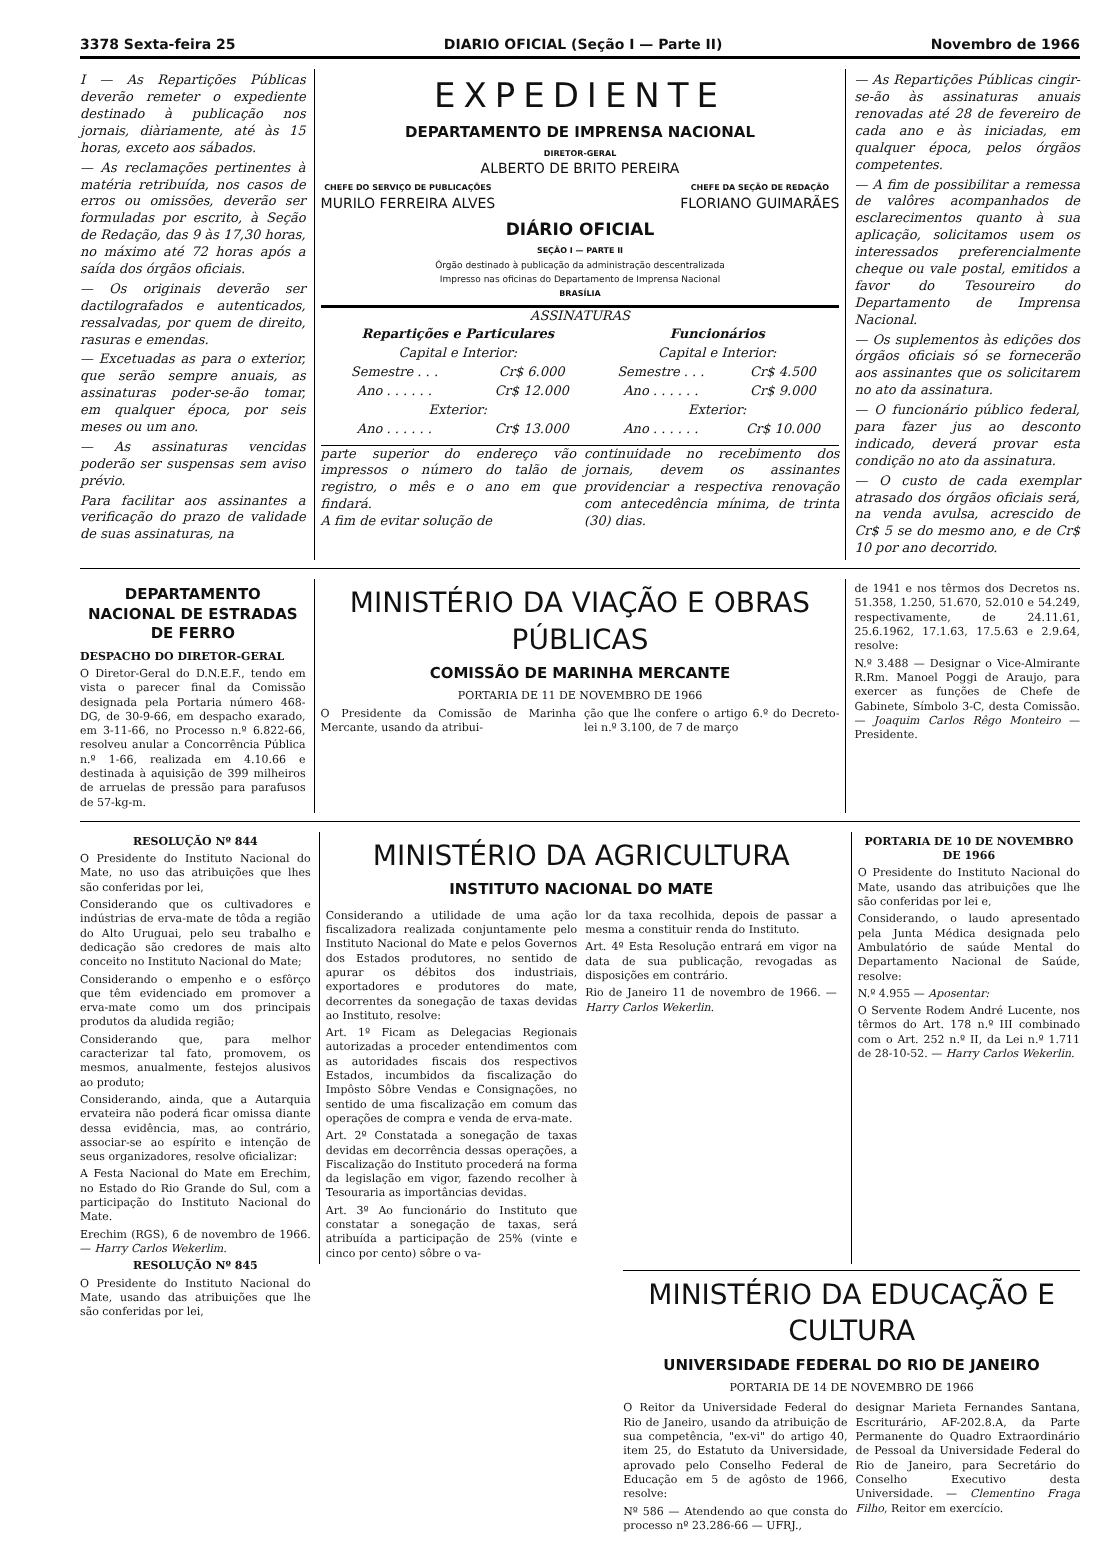3378 Sexta-feira 25 DIARIO OFICIAL (Seção I — Parte II) Novembro de 1966
I — As Repartições Públicas deverão remeter o expediente destinado à publicação nos jornais, diàriamente, até às 15 horas, exceto aos sábados.
— As reclamações pertinentes à matéria retribuída, nos casos de erros ou omissões, deverão ser formuladas por escrito, à Seção de Redação, das 9 às 17,30 horas, no máximo até 72 horas após a saída dos órgãos oficiais.
— Os originais deverão ser dactilografados e autenticados, ressalvadas, por quem de direito, rasuras e emendas.
— Excetuadas as para o exterior, que serão sempre anuais, as assinaturas poder-se-ão tomar, em qualquer época, por seis meses ou um ano.
— As assinaturas vencidas poderão ser suspensas sem aviso prévio.
Para facilitar aos assinantes a verificação do prazo de validade de suas assinaturas, na
EXPEDIENTE
DEPARTAMENTO DE IMPRENSA NACIONAL
DIRETOR-GERAL
ALBERTO DE BRITO PEREIRA
CHEFE DO SERVIÇO DE PUBLICAÇÕES
MURILO FERREIRA ALVES
CHEFE DA SEÇÃO DE REDAÇÃO
FLORIANO GUIMARÃES
DIÁRIO OFICIAL
SEÇÃO I — PARTE II
Órgão destinado à publicação da administração descentralizada
Impresso nas oficinas do Departamento de Imprensa Nacional
BRASÍLIA
ASSINATURAS
| Repartições e Particulares | | Funcionários | |
| --- | --- | --- | --- |
| Capital e Interior: | | Capital e Interior: | |
| Semestre . . . | Cr$ 6.000 | Semestre . . . | Cr$ 4.500 |
| Ano . . . . . . | Cr$ 12.000 | Ano . . . . . . | Cr$ 9.000 |
| Exterior: | | Exterior: | |
| Ano . . . . . . | Cr$ 13.000 | Ano . . . . . . | Cr$ 10.000 |
parte superior do endereço vão impressos o número do talão de registro, o mês e o ano em que findará.
A fim de evitar solução de
continuidade no recebimento dos jornais, devem os assinantes providenciar a respectiva renovação com antecedência mínima, de trinta (30) dias.
— As Repartições Públicas cingir-se-ão às assinaturas anuais renovadas até 28 de fevereiro de cada ano e às iniciadas, em qualquer época, pelos órgãos competentes.
— A fim de possibilitar a remessa de valôres acompanhados de esclarecimentos quanto à sua aplicação, solicitamos usem os interessados preferencialmente cheque ou vale postal, emitidos a favor do Tesoureiro do Departamento de Imprensa Nacional.
— Os suplementos às edições dos órgãos oficiais só se fornecerão aos assinantes que os solicitarem no ato da assinatura.
— O funcionário público federal, para fazer jus ao desconto indicado, deverá provar esta condição no ato da assinatura.
— O custo de cada exemplar atrasado dos órgãos oficiais será, na venda avulsa, acrescido de Cr$ 5 se do mesmo ano, e de Cr$ 10 por ano decorrido.
DEPARTAMENTO NACIONAL DE ESTRADAS DE FERRO
DESPACHO DO DIRETOR-GERAL
O Diretor-Geral do D.N.E.F., tendo em vista o parecer final da Comissão designada pela Portaria número 468-DG, de 30-9-66, em despacho exarado, em 3-11-66, no Processo n.º 6.822-66, resolveu anular a Concorrência Pública n.º 1-66, realizada em 4.10.66 e destinada à aquisição de 399 milheiros de arruelas de pressão para parafusos de 57-kg-m.
MINISTÉRIO DA VIAÇÃO E OBRAS PÚBLICAS
COMISSÃO DE MARINHA MERCANTE
PORTARIA DE 11 DE NOVEMBRO DE 1966
O Presidente da Comissão de Marinha Mercante, usando da atribui-
ção que lhe confere o artigo 6.º do Decreto-lei n.º 3.100, de 7 de março
de 1941 e nos têrmos dos Decretos ns. 51.358, 1.250, 51.670, 52.010 e 54.249, respectivamente, de 24.11.61, 25.6.1962, 17.1.63, 17.5.63 e 2.9.64, resolve:
N.º 3.488 — Designar o Vice-Almirante R.Rm. Manoel Poggi de Araujo, para exercer as funções de Chefe de Gabinete, Símbolo 3-C, desta Comissão. — Joaquim Carlos Rêgo Monteiro — Presidente.
RESOLUÇÃO Nº 844
O Presidente do Instituto Nacional do Mate, no uso das atribuições que lhes são conferidas por lei,
Considerando que os cultivadores e indústrias de erva-mate de tôda a região do Alto Uruguai, pelo seu trabalho e dedicação são credores de mais alto conceito no Instituto Nacional do Mate;
Considerando o empenho e o esfôrço que têm evidenciado em promover a erva-mate como um dos principais produtos da aludida região;
Considerando que, para melhor caracterizar tal fato, promovem, os mesmos, anualmente, festejos alusivos ao produto;
Considerando, ainda, que a Autarquia ervateira não poderá ficar omissa diante dessa evidência, mas, ao contrário, associar-se ao espírito e intenção de seus organizadores, resolve oficializar:
A Festa Nacional do Mate em Erechim, no Estado do Rio Grande do Sul, com a participação do Instituto Nacional do Mate.
Erechim (RGS), 6 de novembro de 1966. — Harry Carlos Wekerlim.
RESOLUÇÃO Nº 845
O Presidente do Instituto Nacional do Mate, usando das atribuições que lhe são conferidas por lei,
MINISTÉRIO DA AGRICULTURA
INSTITUTO NACIONAL DO MATE
Considerando a utilidade de uma ação fiscalizadora realizada conjuntamente pelo Instituto Nacional do Mate e pelos Governos dos Estados produtores, no sentido de apurar os débitos dos industriais, exportadores e produtores do mate, decorrentes da sonegação de taxas devidas ao Instituto, resolve:
Art. 1º Ficam as Delegacias Regionais autorizadas a proceder entendimentos com as autoridades fiscais dos respectivos Estados, incumbidos da fiscalização do Impôsto Sôbre Vendas e Consignações, no sentido de uma fiscalização em comum das operações de compra e venda de erva-mate.
Art. 2º Constatada a sonegação de taxas devidas em decorrência dessas operações, a Fiscalização do Instituto procederá na forma da legislação em vigor, fazendo recolher à Tesouraria as importâncias devidas.
Art. 3º Ao funcionário do Instituto que constatar a sonegação de taxas, será atribuída a participação de 25% (vinte e cinco por cento) sôbre o va-
lor da taxa recolhida, depois de passar a mesma a constituir renda do Instituto.
Art. 4º Esta Resolução entrará em vigor na data de sua publicação, revogadas as disposições em contrário.
Rio de Janeiro 11 de novembro de 1966. — Harry Carlos Wekerlin.
PORTARIA DE 10 DE NOVEMBRO DE 1966
O Presidente do Instituto Nacional do Mate, usando das atribuições que lhe são conferidas por lei e,
Considerando, o laudo apresentado pela Junta Médica designada pelo Ambulatório de saúde Mental do Departamento Nacional de Saúde, resolve:
N.º 4.955 — Aposentar:
O Servente Rodem André Lucente, nos têrmos do Art. 178 n.º III combinado com o Art. 252 n.º II, da Lei n.º 1.711 de 28-10-52. — Harry Carlos Wekerlin.
MINISTÉRIO DA EDUCAÇÃO E CULTURA
UNIVERSIDADE FEDERAL DO RIO DE JANEIRO
PORTARIA DE 14 DE NOVEMBRO DE 1966
O Reitor da Universidade Federal do Rio de Janeiro, usando da atribuição de sua competência, "ex-vi" do artigo 40, item 25, do Estatuto da Universidade, aprovado pelo Conselho Federal de Educação em 5 de agôsto de 1966, resolve:
Nº 586 — Atendendo ao que consta do processo nº 23.286-66 — UFRJ.,
designar Marieta Fernandes Santana, Escriturário, AF-202.8.A, da Parte Permanente do Quadro Extraordinário de Pessoal da Universidade Federal do Rio de Janeiro, para Secretário do Conselho Executivo desta Universidade. — Clementino Fraga Filho, Reitor em exercício.